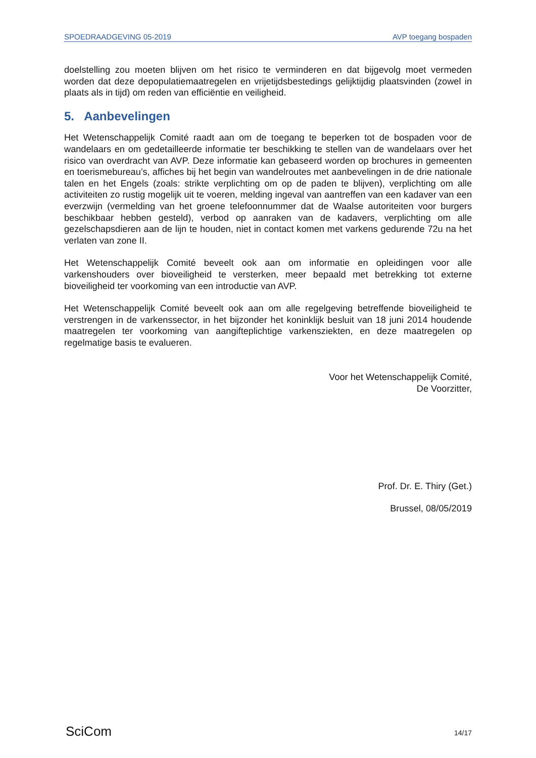SPOEDRAADGEVING 05-2019 AVP toegang bospaden
doelstelling zou moeten blijven om het risico te verminderen en dat bijgevolg moet vermeden worden dat deze depopulatiemaatregelen en vrijetijdsbestedings gelijktijdig plaatsvinden (zowel in plaats als in tijd) om reden van efficiëntie en veiligheid.
5. Aanbevelingen
Het Wetenschappelijk Comité raadt aan om de toegang te beperken tot de bospaden voor de wandelaars en om gedetailleerde informatie ter beschikking te stellen van de wandelaars over het risico van overdracht van AVP. Deze informatie kan gebaseerd worden op brochures in gemeenten en toerismebureau’s, affiches bij het begin van wandelroutes met aanbevelingen in de drie nationale talen en het Engels (zoals: strikte verplichting om op de paden te blijven), verplichting om alle activiteiten zo rustig mogelijk uit te voeren, melding ingeval van aantreffen van een kadaver van een everzwijn (vermelding van het groene telefoonnummer dat de Waalse autoriteiten voor burgers beschikbaar hebben gesteld), verbod op aanraken van de kadavers, verplichting om alle gezelschapsdieren aan de lijn te houden, niet in contact komen met varkens gedurende 72u na het verlaten van zone II.
Het Wetenschappelijk Comité beveelt ook aan om informatie en opleidingen voor alle varkenshouders over bioveiligheid te versterken, meer bepaald met betrekking tot externe bioveiligheid ter voorkoming van een introductie van AVP.
Het Wetenschappelijk Comité beveelt ook aan om alle regelgeving betreffende bioveiligheid te verstrengen in de varkenssector, in het bijzonder het koninklijk besluit van 18 juni 2014 houdende maatregelen ter voorkoming van aangifteplichtige varkensziekten, en deze maatregelen op regelmatige basis te evalueren.
Voor het Wetenschappelijk Comité,
De Voorzitter,
Prof. Dr. E. Thiry (Get.)
Brussel, 08/05/2019
SciCom 14/17